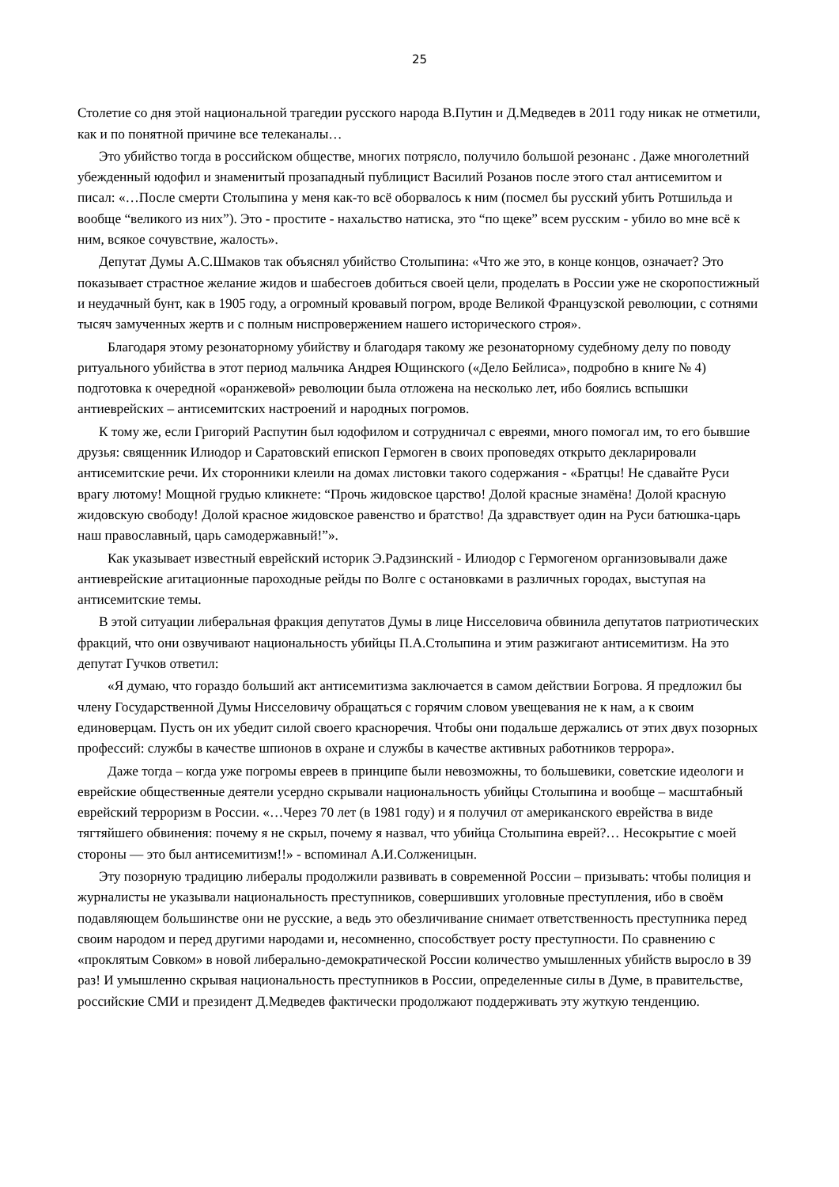25
Столетие со дня этой национальной трагедии русского народа В.Путин и Д.Медведев в 2011 году никак не отметили, как и по понятной причине все телеканалы…
Это убийство тогда в российском обществе, многих потрясло, получило большой резонанс . Даже многолетний убежденный юдофил и знаменитый прозападный публицист Василий Розанов после этого стал антисемитом и писал: «…После смерти Столыпина у меня как-то всё оборвалось к ним (посмел бы русский убить Ротшильда и вообще “великого из них”). Это - простите - нахальство натиска, это “по щеке” всем русским - убило во мне всё к ним, всякое сочувствие, жалость».
Депутат Думы А.С.Шмаков так объяснял убийство Столыпина: «Что же это, в конце концов, означает? Это показывает страстное желание жидов и шабесгоев добиться своей цели, проделать в России уже не скоропостижный и неудачный бунт, как в 1905 году, а огромный кровавый погром, вроде Великой Французской революции, с сотнями тысяч замученных жертв и с полным ниспровержением нашего исторического строя».
Благодаря этому резонаторному убийству и благодаря такому же резонаторному судебному делу по поводу ритуального убийства в этот период мальчика Андрея Ющинского («Дело Бейлиса», подробно в книге № 4) подготовка к очередной «оранжевой» революции была отложена на несколько лет, ибо боялись вспышки антиеврейских – антисемитских настроений и народных погромов.
К тому же, если Григорий Распутин был юдофилом и сотрудничал с евреями, много помогал им, то его бывшие друзья: священник Илиодор и Саратовский епископ Гермоген в своих проповедях открыто декларировали антисемитские речи. Их сторонники клеили на домах листовки такого содержания - «Братцы! Не сдавайте Руси врагу лютому! Мощной грудью кликнете: “Прочь жидовское царство! Долой красные знамёна! Долой красную жидовскую свободу! Долой красное жидовское равенство и братство! Да здравствует один на Руси батюшка-царь наш православный, царь самодержавный!”».
Как указывает известный еврейский историк Э.Радзинский - Илиодор с Гермогеном организовывали даже антиеврейские агитационные пароходные рейды по Волге с остановками в различных городах, выступая на антисемитские темы.
В этой ситуации либеральная фракция депутатов Думы в лице Нисселовича обвинила депутатов патриотических фракций, что они озвучивают национальность убийцы П.А.Столыпина и этим разжигают антисемитизм. На это депутат Гучков ответил:
«Я думаю, что гораздо больший акт антисемитизма заключается в самом действии Богрова. Я предложил бы члену Государственной Думы Нисселовичу обращаться с горячим словом увещевания не к нам, а к своим единоверцам. Пусть он их убедит силой своего красноречия. Чтобы они подальше держались от этих двух позорных профессий: службы в качестве шпионов в охране и службы в качестве активных работников террора».
Даже тогда – когда уже погромы евреев в принципе были невозможны, то большевики, советские идеологи и еврейские общественные деятели усердно скрывали национальность убийцы Столыпина и вообще – масштабный еврейский терроризм в России. «…Через 70 лет (в 1981 году) и я получил от американского еврейства в виде тягтяйшего обвинения: почему я не скрыл, почему я назвал, что убийца Столыпина еврей?… Несокрытие с моей стороны — это был антисемитизм!!» - вспоминал А.И.Солженицын.
Эту позорную традицию либералы продолжили развивать в современной России – призывать: чтобы полиция и журналисты не указывали национальность преступников, совершивших уголовные преступления, ибо в своём подавляющем большинстве они не русские, а ведь это обезличивание снимает ответственность преступника перед своим народом и перед другими народами и, несомненно, способствует росту преступности. По сравнению с «проклятым Совком» в новой либерально-демократической России количество умышленных убийств выросло в 39 раз! И умышленно скрывая национальность преступников в России, определенные силы в Думе, в правительстве, российские СМИ и президент Д.Медведев фактически продолжают поддерживать эту жуткую тенденцию.